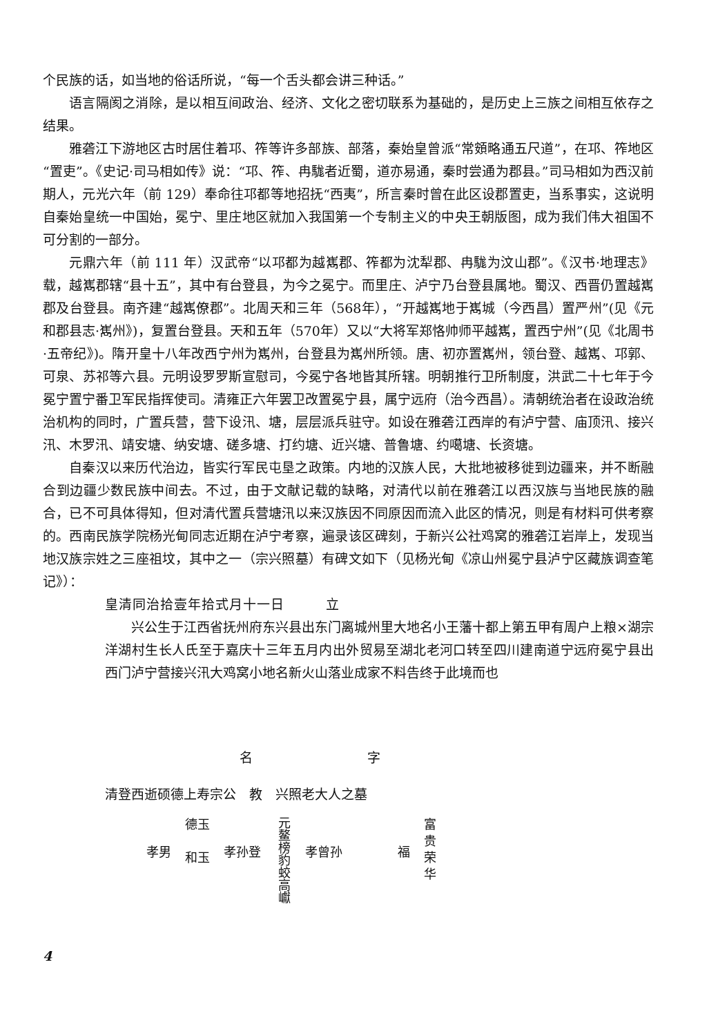个民族的话，如当地的俗话所说，“每一个舌头都会讲三种话。”
语言隔阂之消除，是以相互间政治、经济、文化之密切联系为基础的，是历史上三族之间相互依存之结果。
雅砻江下游地区古时居住着邛、筰等许多部族、部落，秦始皇曾派“常頞略通五尺道”，在邛、筰地区“置吏”。《史记·司马相如传》说：“邛、筰、冉駹者近蜀，道亦易通，秦时尝通为郡县。”司马相如为西汉前期人，元光六年（前 129）奉命往邛都等地招抚“西夷”，所言秦时曾在此区设郡置吏，当系事实，这说明自秦始皇统一中国始，冕宁、里庄地区就加入我国第一个专制主义的中央王朝版图，成为我们伟大祖国不可分割的一部分。
元鼎六年（前 111 年）汉武帝“以邛都为越嶲郡、筰都为沈犁郡、冉駹为汶山郡”。《汉书·地理志》载，越嶲郡辖“县十五”，其中有台登县，为今之冕宁。而里庄、泸宁乃台登县属地。蜀汉、西晋仍置越嶲郡及台登县。南齐建“越嶲僚郡”。北周天和三年（568年），“开越嶲地于嶲城（今西昌）置严州”(见《元和郡县志·嶲州》)，复置台登县。天和五年（570年）又以“大将军郑恪帅师平越嶲，置西宁州”(见《北周书·五帝纪》)。隋开皇十八年改西宁州为嶲州，台登县为嶲州所领。唐、初亦置嶲州，领台登、越嶲、邛郭、可泉、苏祁等六县。元明设罗罗斯宣慰司，今冕宁各地皆其所辖。明朝推行卫所制度，洪武二十七年于今冕宁置宁番卫军民指挥使司。清雍正六年罢卫改置冕宁县，属宁远府（治今西昌）。清朝统治者在设政治统治机构的同时，广置兵营，营下设汛、塘，层层派兵驻守。如设在雅砻江西岸的有泸宁营、庙顶汛、接兴汛、木罗汛、靖安塘、纳安塘、磋多塘、打约塘、近兴塘、普鲁塘、约噶塘、长资塘。
自秦汉以来历代治边，皆实行军民屯垦之政策。内地的汉族人民，大批地被移徙到边疆来，并不断融合到边疆少数民族中间去。不过，由于文献记载的缺略，对清代以前在雅砻江以西汉族与当地民族的融合，已不可具体得知，但对清代置兵营塘汛以来汉族因不同原因而流入此区的情况，则是有材料可供考察的。西南民族学院杨光甸同志近期在泸宁考察，遍录该区碑刻，于新兴公社鸡窝的雅砻江岩岸上，发现当地汉族宗姓之三座祖坟，其中之一（宗兴照墓）有碑文如下（见杨光甸《凉山州冕宁县泸宁区藏族调查笔记》）：
皇清同治拾壹年拾式月十一日　　　立
兴公生于江西省抚州府东兴县出东门离城州里大地名小王藩十都上第五甲有周户上粮×湖宗洋湖村生长人氏至于嘉庆十三年五月内出外贸易至湖北老河口转至四川建南道宁远府冕宁县出西门泸宁营接兴汛大鸡窝小地名新火山落业成家不料告终于此境而也
名 字
清登西逝硕德上寿宗公　教　兴照老大人之墓
孝男 德玉
和玉 孝孙登 元鳌榜豹蛟高巘 孝曾孙 福 富
贵
荣
华
4